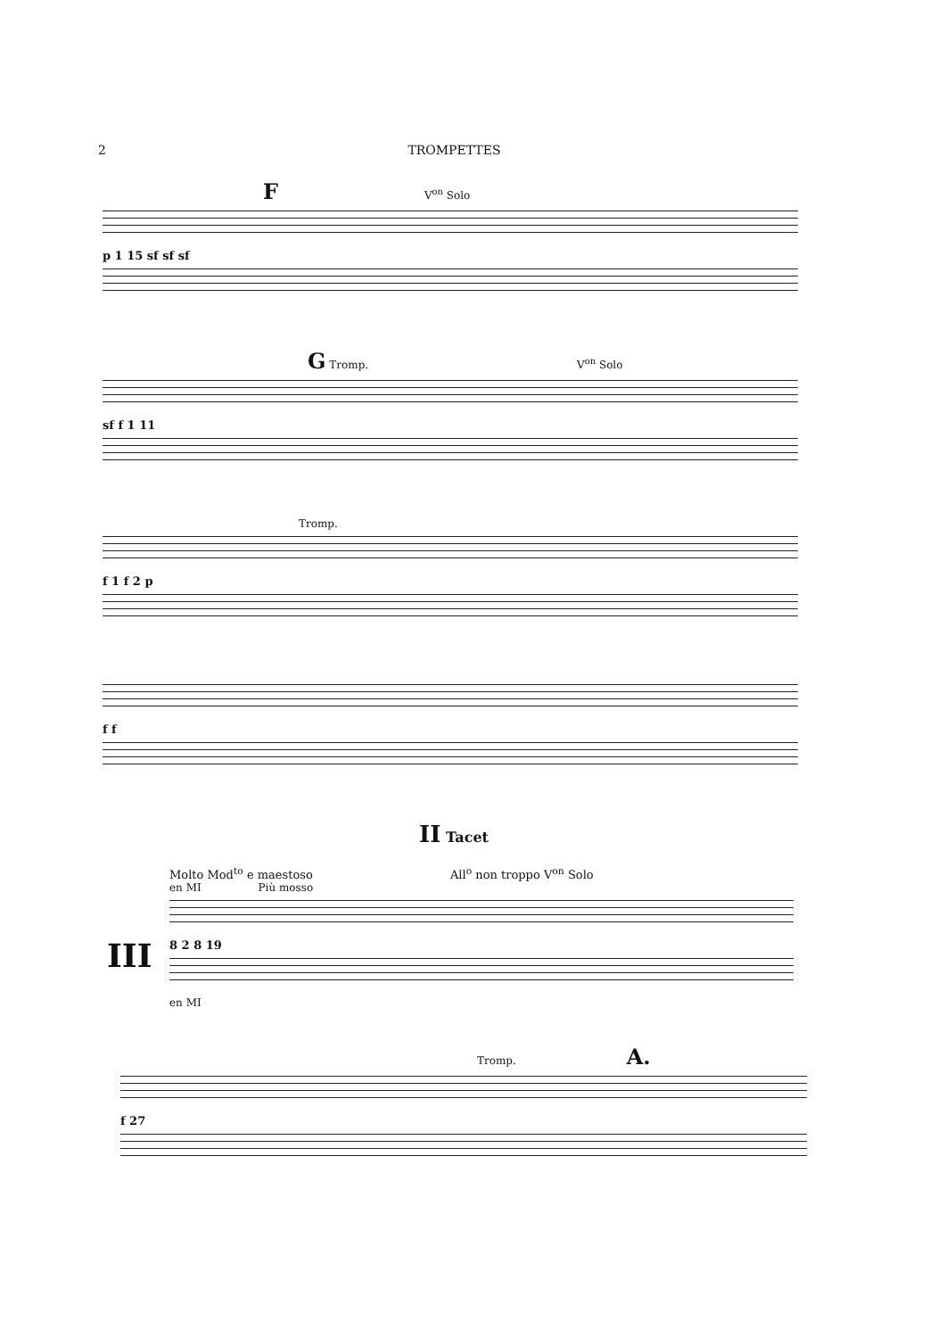2 TROMPETTES
F V<sup>on</sup> Solo
p 1 15 sf sf sf
G Tromp. V<sup>on</sup> Solo
sf f 1 11
Tromp.
f 1 f 2 p
f f
II Tacet
Molto Mod<sup>to</sup> e maestoso All<sup>o</sup> non troppo V<sup>on</sup> Solo
en MI Più mosso
8 2 8 19
en MI
III
Tromp. A.
f 27